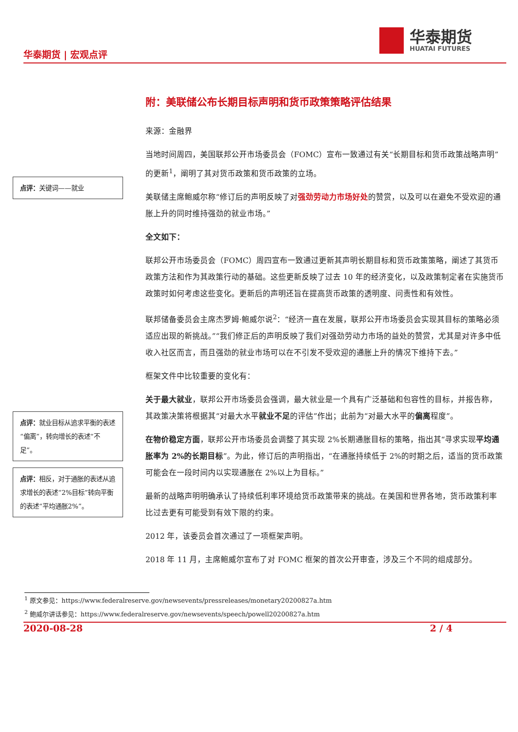华泰期货 | 宏观点评
华泰期货
HUATAI FUTURES
点评：关键词——就业
点评：就业目标从追求平衡的表述“偏离”，转向增长的表述“不足”。
点评：相反，对于通胀的表述从追求增长的表述“2%目标”转向平衡的表述“平均通胀2%”。
附：美联储公布长期目标声明和货币政策策略评估结果
来源：金融界
当地时间周四，美国联邦公开市场委员会（FOMC）宣布一致通过有关“长期目标和货币政策战略声明”的更新<sup>1</sup>，阐明了其对货币政策和货币政策的立场。
美联储主席鲍威尔称“修订后的声明反映了对强劲劳动力市场好处的赞赏，以及可以在避免不受欢迎的通胀上升的同时维持强劲的就业市场。”
全文如下：
联邦公开市场委员会（FOMC）周四宣布一致通过更新其声明长期目标和货币政策策略，阐述了其货币政策方法和作为其政策行动的基础。这些更新反映了过去 10 年的经济变化，以及政策制定者在实施货币政策时如何考虑这些变化。更新后的声明还旨在提高货币政策的透明度、问责性和有效性。
联邦储备委员会主席杰罗姆·鲍威尔说<sup>2</sup>：“经济一直在发展，联邦公开市场委员会实现其目标的策略必须适应出现的新挑战。”“我们修正后的声明反映了我们对强劲劳动力市场的益处的赞赏，尤其是对许多中低收入社区而言，而且强劲的就业市场可以在不引发不受欢迎的通胀上升的情况下维持下去。”
框架文件中比较重要的变化有：
关于最大就业，联邦公开市场委员会强调，最大就业是一个具有广泛基础和包容性的目标，并报告称，其政策决策将根据其“对最大水平就业不足的评估”作出；此前为“对最大水平的偏离程度”。
在物价稳定方面，联邦公开市场委员会调整了其实现 2%长期通胀目标的策略，指出其“寻求实现平均通胀率为 2%的长期目标”。为此，修订后的声明指出，“在通胀持续低于 2%的时期之后，适当的货币政策可能会在一段时间内以实现通胀在 2%以上为目标。”
最新的战略声明明确承认了持续低利率环境给货币政策带来的挑战。在美国和世界各地，货币政策利率比过去更有可能受到有效下限的约束。
2012 年，该委员会首次通过了一项框架声明。
2018 年 11 月，主席鲍威尔宣布了对 FOMC 框架的首次公开审查，涉及三个不同的组成部分。
<sup>1</sup> 原文参见：https://www.federalreserve.gov/newsevents/pressreleases/monetary20200827a.htm
<sup>2</sup> 鲍威尔讲话参见：https://www.federalreserve.gov/newsevents/speech/powell20200827a.htm
2020-08-28 2 / 4